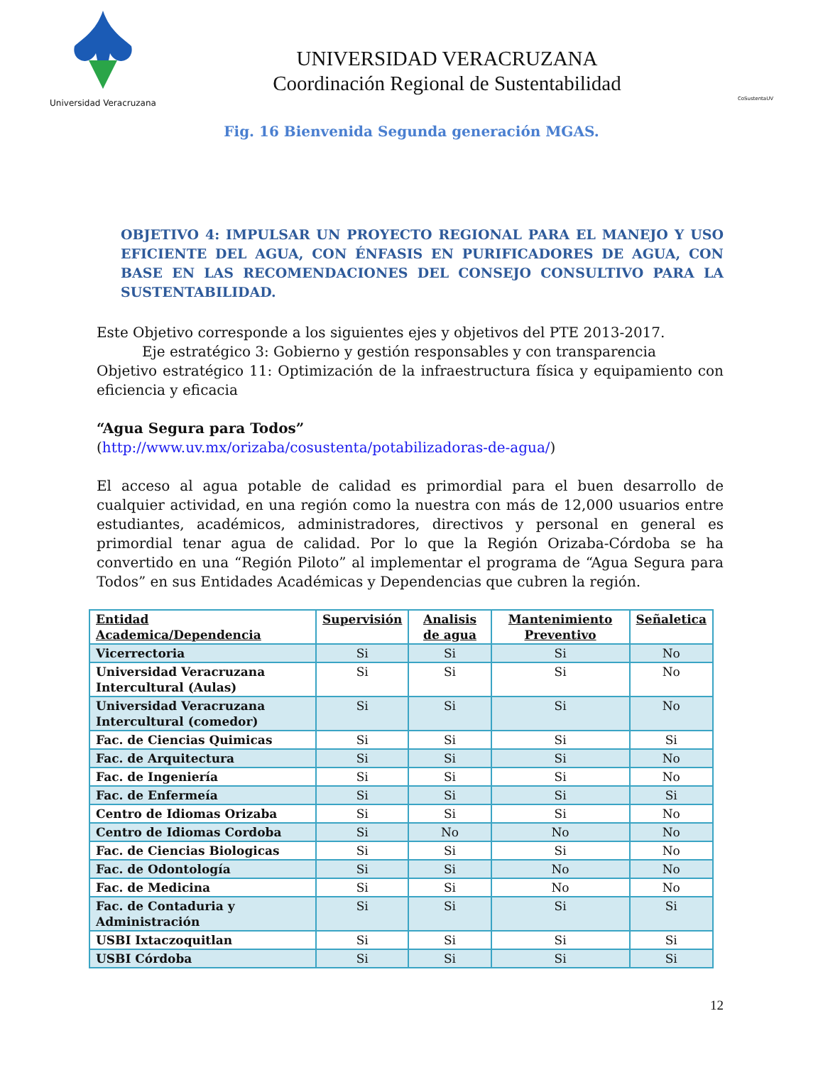Universidad Veracruzana
UNIVERSIDAD VERACRUZANA
Coordinación Regional de Sustentabilidad
CoSustentaUV
Fig. 16 Bienvenida Segunda generación MGAS.
OBJETIVO 4: IMPULSAR UN PROYECTO REGIONAL PARA EL MANEJO Y USO EFICIENTE DEL AGUA, CON ÉNFASIS EN PURIFICADORES DE AGUA, CON BASE EN LAS RECOMENDACIONES DEL CONSEJO CONSULTIVO PARA LA SUSTENTABILIDAD.
Este Objetivo corresponde a los siguientes ejes y objetivos del PTE 2013-2017.
Eje estratégico 3: Gobierno y gestión responsables y con transparencia
Objetivo estratégico 11: Optimización de la infraestructura física y equipamiento con eficiencia y eficacia
“Agua Segura para Todos”
(http://www.uv.mx/orizaba/cosustenta/potabilizadoras-de-agua/)
El acceso al agua potable de calidad es primordial para el buen desarrollo de cualquier actividad, en una región como la nuestra con más de 12,000 usuarios entre estudiantes, académicos, administradores, directivos y personal en general es primordial tenar agua de calidad. Por lo que la Región Orizaba-Córdoba se ha convertido en una “Región Piloto” al implementar el programa de “Agua Segura para Todos” en sus Entidades Académicas y Dependencias que cubren la región.
| Entidad Academica/Dependencia | Supervisión | Analisis de agua | Mantenimiento Preventivo | Señaletica |
| --- | --- | --- | --- | --- |
| Vicerrectoria | Si | Si | Si | No |
| Universidad Veracruzana Intercultural (Aulas) | Si | Si | Si | No |
| Universidad Veracruzana Intercultural (comedor) | Si | Si | Si | No |
| Fac. de Ciencias Quimicas | Si | Si | Si | Si |
| Fac. de Arquitectura | Si | Si | Si | No |
| Fac. de Ingeniería | Si | Si | Si | No |
| Fac. de Enfermeía | Si | Si | Si | Si |
| Centro de Idiomas Orizaba | Si | Si | Si | No |
| Centro de Idiomas Cordoba | Si | No | No | No |
| Fac. de Ciencias Biologicas | Si | Si | Si | No |
| Fac. de Odontología | Si | Si | No | No |
| Fac. de Medicina | Si | Si | No | No |
| Fac. de Contaduria y Administración | Si | Si | Si | Si |
| USBI Ixtaczoquitlan | Si | Si | Si | Si |
| USBI Córdoba | Si | Si | Si | Si |
12